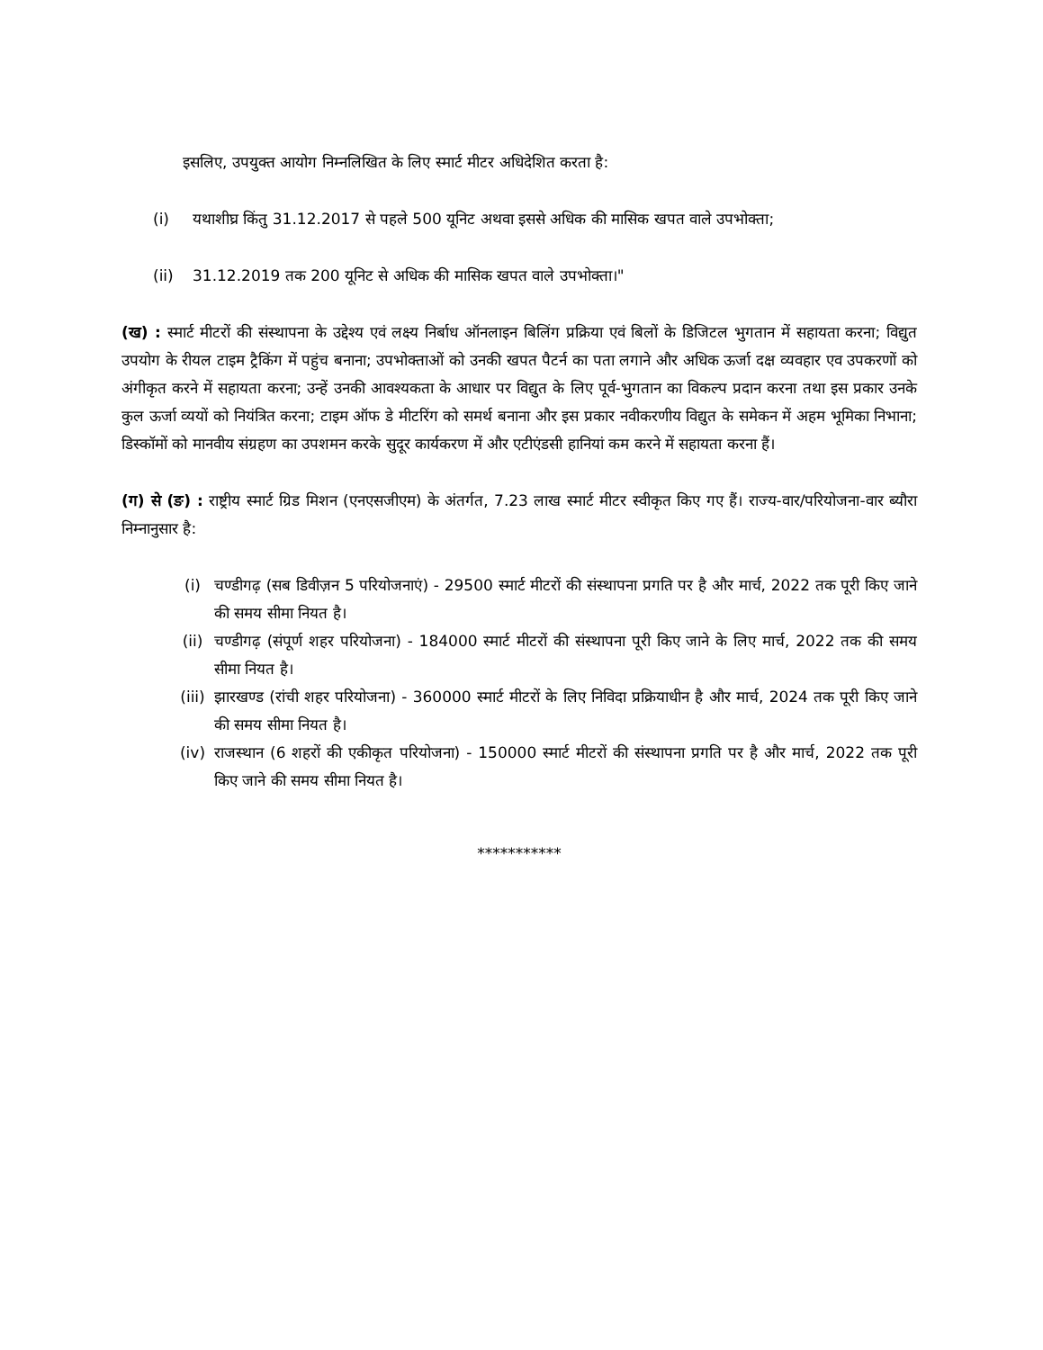इसलिए, उपयुक्त आयोग निम्नलिखित के लिए स्मार्ट मीटर अधिदेशित करता है:
(i) यथाशीघ्र किंतु 31.12.2017 से पहले 500 यूनिट अथवा इससे अधिक की मासिक खपत वाले उपभोक्ता;
(ii) 31.12.2019 तक 200 यूनिट से अधिक की मासिक खपत वाले उपभोक्ता।"
(ख) : स्मार्ट मीटरों की संस्थापना के उद्देश्य एवं लक्ष्य निर्बाध ऑनलाइन बिलिंग प्रक्रिया एवं बिलों के डिजिटल भुगतान में सहायता करना; विद्युत उपयोग के रीयल टाइम ट्रैकिंग में पहुंच बनाना; उपभोक्ताओं को उनकी खपत पैटर्न का पता लगाने और अधिक ऊर्जा दक्ष व्यवहार एव उपकरणों को अंगीकृत करने में सहायता करना; उन्हें उनकी आवश्यकता के आधार पर विद्युत के लिए पूर्व-भुगतान का विकल्प प्रदान करना तथा इस प्रकार उनके कुल ऊर्जा व्ययों को नियंत्रित करना; टाइम ऑफ डे मीटरिंग को समर्थ बनाना और इस प्रकार नवीकरणीय विद्युत के समेकन में अहम भूमिका निभाना; डिस्कॉमों को मानवीय संग्रहण का उपशमन करके सुदूर कार्यकरण में और एटीएंडसी हानियां कम करने में सहायता करना हैं।
(ग) से (ङ) : राष्ट्रीय स्मार्ट ग्रिड मिशन (एनएसजीएम) के अंतर्गत, 7.23 लाख स्मार्ट मीटर स्वीकृत किए गए हैं। राज्य-वार/परियोजना-वार ब्यौरा निम्नानुसार है:
(i) चण्डीगढ़ (सब डिवीज़न 5 परियोजनाएं) - 29500 स्मार्ट मीटरों की संस्थापना प्रगति पर है और मार्च, 2022 तक पूरी किए जाने की समय सीमा नियत है।
(ii) चण्डीगढ़ (संपूर्ण शहर परियोजना) - 184000 स्मार्ट मीटरों की संस्थापना पूरी किए जाने के लिए मार्च, 2022 तक की समय सीमा नियत है।
(iii) झारखण्ड (रांची शहर परियोजना) - 360000 स्मार्ट मीटरों के लिए निविदा प्रक्रियाधीन है और मार्च, 2024 तक पूरी किए जाने की समय सीमा नियत है।
(iv) राजस्थान (6 शहरों की एकीकृत परियोजना) - 150000 स्मार्ट मीटरों की संस्थापना प्रगति पर है और मार्च, 2022 तक पूरी किए जाने की समय सीमा नियत है।
***********